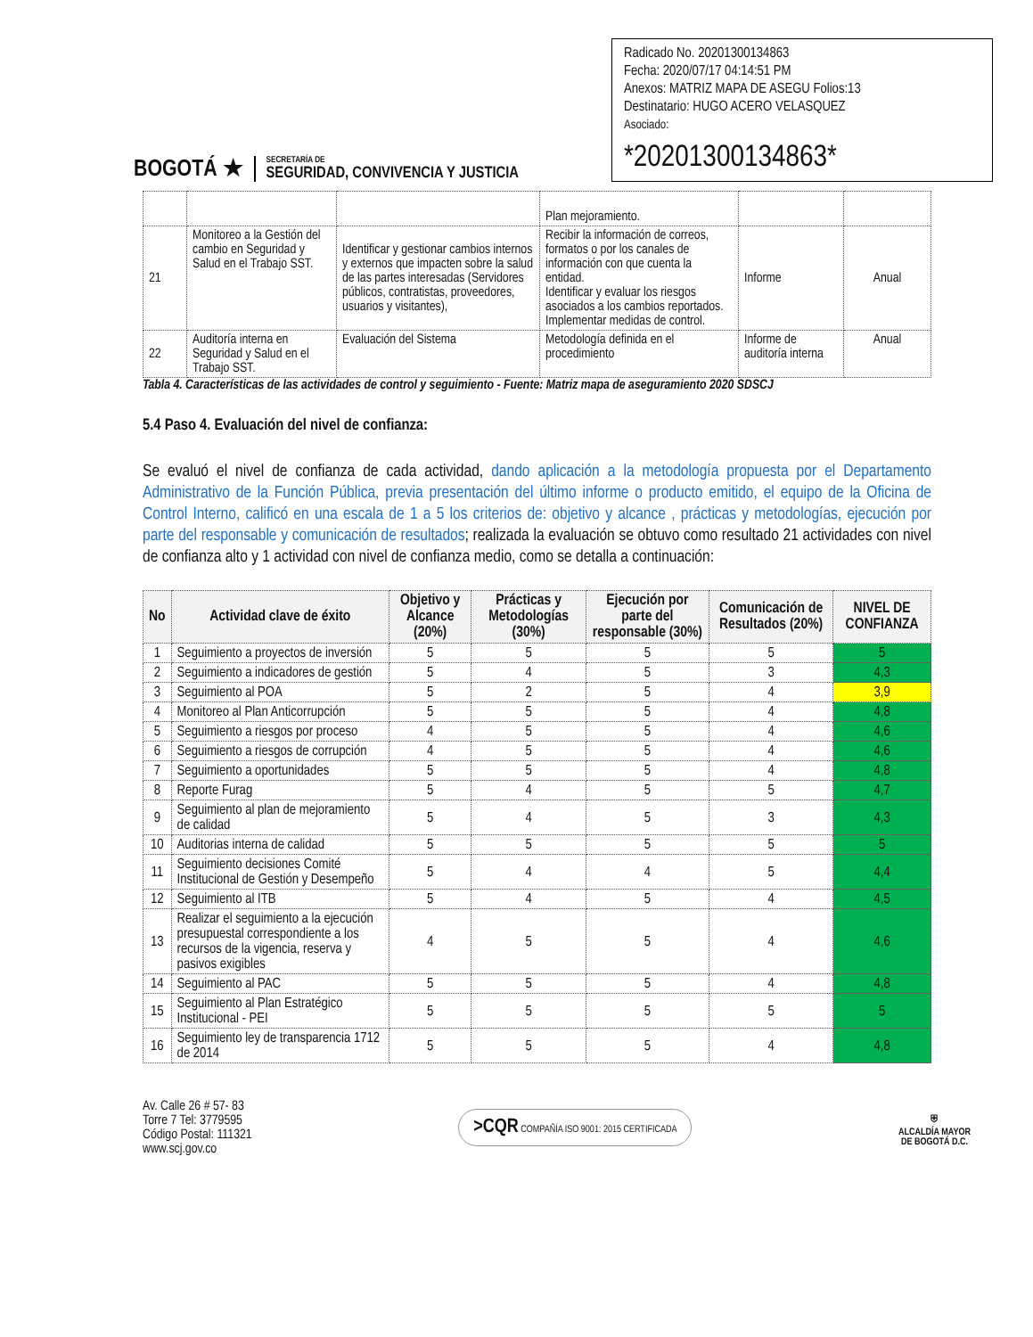BOGOTÁ ★
SECRETARÍA DE
SEGURIDAD, CONVIVENCIA Y JUSTICIA
Radicado No. 20201300134863
Fecha: 2020/07/17 04:14:51 PM
Anexos: MATRIZ MAPA DE ASEGU Folios:13
Destinatario: HUGO ACERO VELASQUEZ
Asociado:
*20201300134863*
| | | | Plan mejoramiento. | | |
| 21 | Monitoreo a la Gestión del cambio en Seguridad y Salud en el Trabajo SST. | Identificar y gestionar cambios internos y externos que impacten sobre la salud de las partes interesadas (Servidores públicos, contratistas, proveedores, usuarios y visitantes), | Recibir la información de correos, formatos o por los canales de información con que cuenta la entidad. Identificar y evaluar los riesgos asociados a los cambios reportados. Implementar medidas de control. | Informe | Anual |
| 22 | Auditoría interna en Seguridad y Salud en el Trabajo SST. | Evaluación del Sistema | Metodología definida en el procedimiento | Informe de auditoría interna | Anual |
Tabla 4. Características de las actividades de control y seguimiento - Fuente: Matriz mapa de aseguramiento 2020 SDSCJ
5.4 Paso 4. Evaluación del nivel de confianza:
Se evaluó el nivel de confianza de cada actividad, dando aplicación a la metodología propuesta por el Departamento Administrativo de la Función Pública, previa presentación del último informe o producto emitido, el equipo de la Oficina de Control Interno, calificó en una escala de 1 a 5 los criterios de: objetivo y alcance , prácticas y metodologías, ejecución por parte del responsable y comunicación de resultados; realizada la evaluación se obtuvo como resultado 21 actividades con nivel de confianza alto y 1 actividad con nivel de confianza medio, como se detalla a continuación:
| No | Actividad clave de éxito | Objetivo y Alcance (20%) | Prácticas y Metodologías (30%) | Ejecución por parte del responsable (30%) | Comunicación de Resultados (20%) | NIVEL DE CONFIANZA |
| --- | --- | --- | --- | --- | --- | --- |
| 1 | Seguimiento a proyectos de inversión | 5 | 5 | 5 | 5 | 5 |
| 2 | Seguimiento a indicadores de gestión | 5 | 4 | 5 | 3 | 4,3 |
| 3 | Seguimiento al POA | 5 | 2 | 5 | 4 | 3,9 |
| 4 | Monitoreo al Plan Anticorrupción | 5 | 5 | 5 | 4 | 4,8 |
| 5 | Seguimiento a riesgos por proceso | 4 | 5 | 5 | 4 | 4,6 |
| 6 | Seguimiento a riesgos de corrupción | 4 | 5 | 5 | 4 | 4,6 |
| 7 | Seguimiento a oportunidades | 5 | 5 | 5 | 4 | 4,8 |
| 8 | Reporte Furag | 5 | 4 | 5 | 5 | 4,7 |
| 9 | Seguimiento al plan de mejoramiento de calidad | 5 | 4 | 5 | 3 | 4,3 |
| 10 | Auditorias interna de calidad | 5 | 5 | 5 | 5 | 5 |
| 11 | Seguimiento decisiones Comité Institucional de Gestión y Desempeño | 5 | 4 | 4 | 5 | 4,4 |
| 12 | Seguimiento al ITB | 5 | 4 | 5 | 4 | 4,5 |
| 13 | Realizar el seguimiento a la ejecución presupuestal correspondiente a los recursos de la vigencia, reserva y pasivos exigibles | 4 | 5 | 5 | 4 | 4,6 |
| 14 | Seguimiento al PAC | 5 | 5 | 5 | 4 | 4,8 |
| 15 | Seguimiento al Plan Estratégico Institucional - PEI | 5 | 5 | 5 | 5 | 5 |
| 16 | Seguimiento ley de transparencia 1712 de 2014 | 5 | 5 | 5 | 4 | 4,8 |
Av. Calle 26 # 57- 83
Torre 7 Tel: 3779595
Código Postal: 111321
www.scj.gov.co
>CQR COMPAÑÍA ISO 9001: 2015 CERTIFICADA
⛨
ALCALDÍA MAYOR
DE BOGOTÁ D.C.